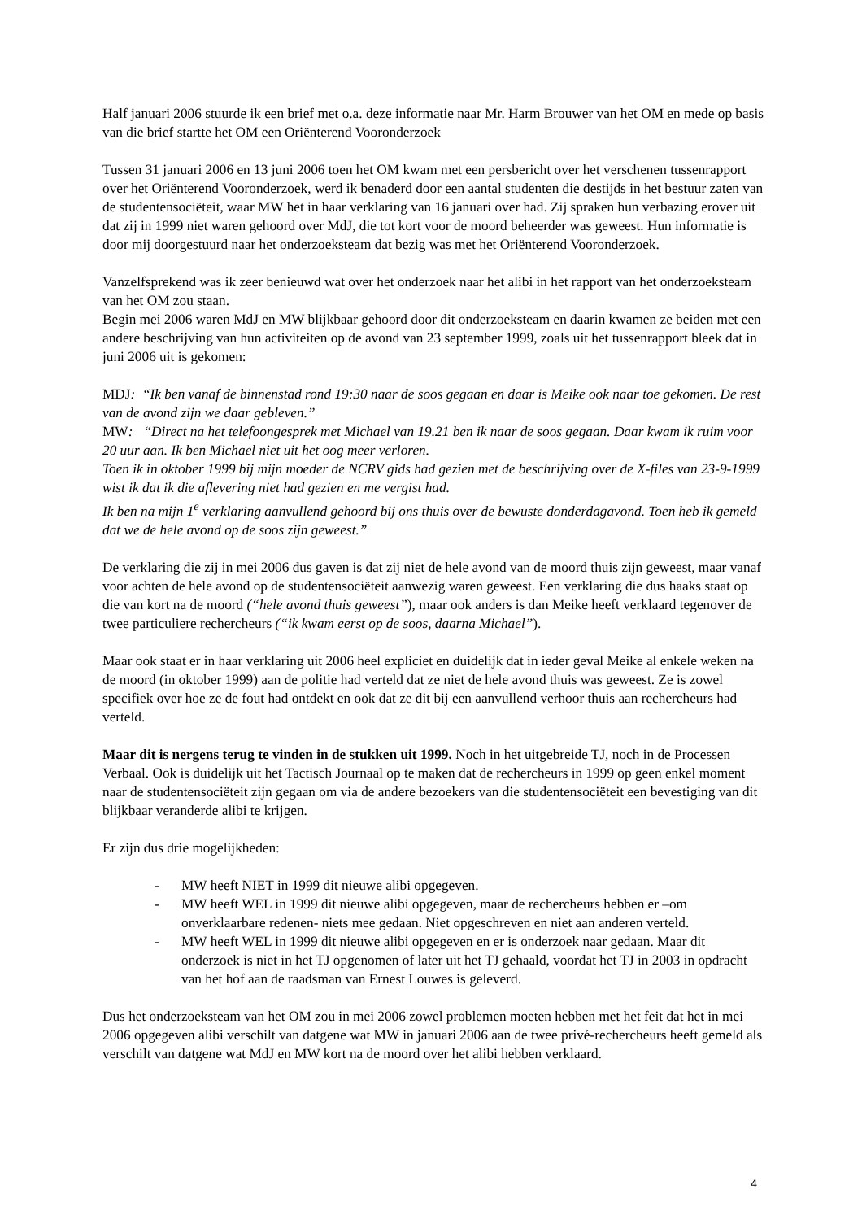Half januari 2006 stuurde ik een brief met o.a. deze informatie naar Mr. Harm Brouwer van het OM en mede op basis van die brief startte het OM een Oriënterend Vooronderzoek
Tussen 31 januari 2006 en 13 juni 2006 toen het OM kwam met een persbericht over het verschenen tussenrapport over het Oriënterend Vooronderzoek, werd ik benaderd door een aantal studenten die destijds in het bestuur zaten van de studentensociëteit, waar MW het in haar verklaring van 16 januari over had. Zij spraken hun verbazing erover uit dat zij in 1999 niet waren gehoord over MdJ, die tot kort voor de moord beheerder was geweest. Hun informatie is door mij doorgestuurd naar het onderzoeksteam dat bezig was met het Oriënterend Vooronderzoek.
Vanzelfsprekend was ik zeer benieuwd wat over het onderzoek naar het alibi in het rapport van het onderzoeksteam van het OM zou staan.
Begin mei 2006 waren MdJ en MW blijkbaar gehoord door dit onderzoeksteam en daarin kwamen ze beiden met een andere beschrijving van hun activiteiten op de avond van 23 september 1999, zoals uit het tussenrapport bleek dat in juni 2006 uit is gekomen:
MDJ: “Ik ben vanaf de binnenstad rond 19:30 naar de soos gegaan en daar is Meike ook naar toe gekomen. De rest van de avond zijn we daar gebleven.”
MW: “Direct na het telefoongesprek met Michael van 19.21 ben ik naar de soos gegaan. Daar kwam ik ruim voor 20 uur aan. Ik ben Michael niet uit het oog meer verloren.
Toen ik in oktober 1999 bij mijn moeder de NCRV gids had gezien met de beschrijving over de X-files van 23-9-1999 wist ik dat ik die aflevering niet had gezien en me vergist had.
Ik ben na mijn 1<sup>e</sup> verklaring aanvullend gehoord bij ons thuis over de bewuste donderdagavond. Toen heb ik gemeld dat we de hele avond op de soos zijn geweest.”
De verklaring die zij in mei 2006 dus gaven is dat zij niet de hele avond van de moord thuis zijn geweest, maar vanaf voor achten de hele avond op de studentensociëteit aanwezig waren geweest. Een verklaring die dus haaks staat op die van kort na de moord (“hele avond thuis geweest”), maar ook anders is dan Meike heeft verklaard tegenover de twee particuliere rechercheurs (“ik kwam eerst op de soos, daarna Michael”).
Maar ook staat er in haar verklaring uit 2006 heel expliciet en duidelijk dat in ieder geval Meike al enkele weken na de moord (in oktober 1999) aan de politie had verteld dat ze niet de hele avond thuis was geweest. Ze is zowel specifiek over hoe ze de fout had ontdekt en ook dat ze dit bij een aanvullend verhoor thuis aan rechercheurs had verteld.
Maar dit is nergens terug te vinden in de stukken uit 1999. Noch in het uitgebreide TJ, noch in de Processen Verbaal. Ook is duidelijk uit het Tactisch Journaal op te maken dat de rechercheurs in 1999 op geen enkel moment naar de studentensociëteit zijn gegaan om via de andere bezoekers van die studentensociëteit een bevestiging van dit blijkbaar veranderde alibi te krijgen.
Er zijn dus drie mogelijkheden:
- MW heeft NIET in 1999 dit nieuwe alibi opgegeven.
- MW heeft WEL in 1999 dit nieuwe alibi opgegeven, maar de rechercheurs hebben er –om onverklaarbare redenen- niets mee gedaan. Niet opgeschreven en niet aan anderen verteld.
- MW heeft WEL in 1999 dit nieuwe alibi opgegeven en er is onderzoek naar gedaan. Maar dit onderzoek is niet in het TJ opgenomen of later uit het TJ gehaald, voordat het TJ in 2003 in opdracht van het hof aan de raadsman van Ernest Louwes is geleverd.
Dus het onderzoeksteam van het OM zou in mei 2006 zowel problemen moeten hebben met het feit dat het in mei 2006 opgegeven alibi verschilt van datgene wat MW in januari 2006 aan de twee privé-rechercheurs heeft gemeld als verschilt van datgene wat MdJ en MW kort na de moord over het alibi hebben verklaard.
4